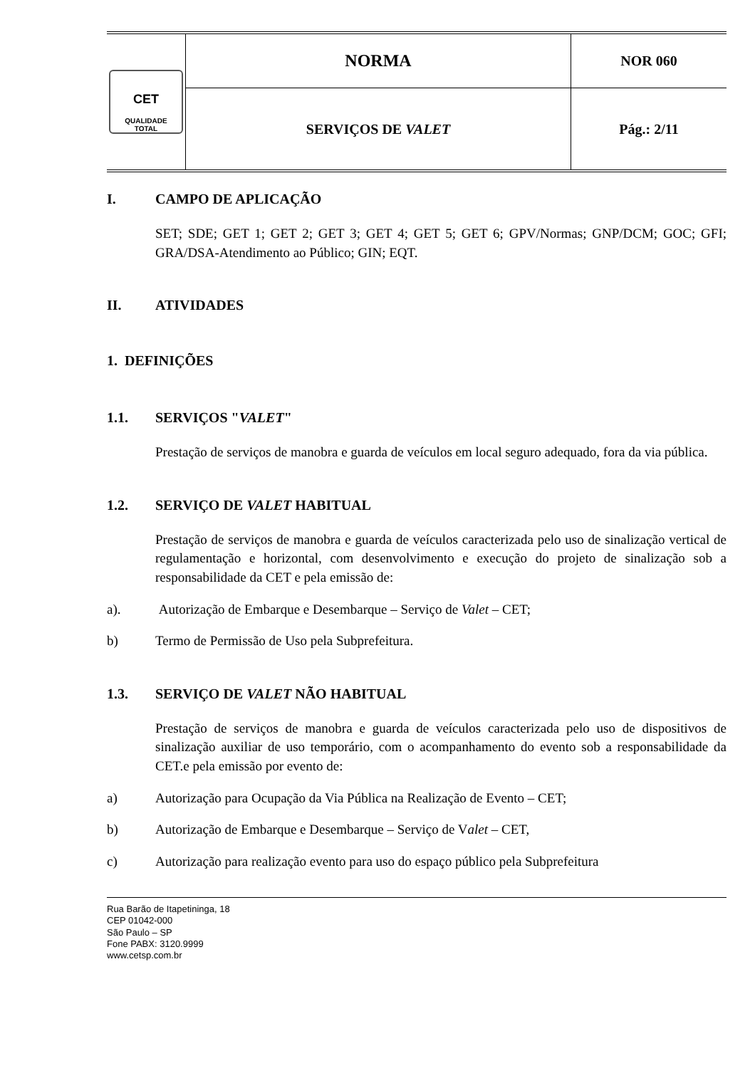| CET QUALIDADE TOTAL | NORMA | NOR 060 |
| | SERVIÇOS DE VALET | Pág.: 2/11 |
I. CAMPO DE APLICAÇÃO
SET; SDE; GET 1; GET 2; GET 3; GET 4; GET 5; GET 6; GPV/Normas; GNP/DCM; GOC; GFI; GRA/DSA-Atendimento ao Público; GIN; EQT.
II. ATIVIDADES
1. DEFINIÇÕES
1.1. SERVIÇOS " VALET "
Prestação de serviços de manobra e guarda de veículos em local seguro adequado, fora da via pública.
1.2. SERVIÇO DE VALET HABITUAL
Prestação de serviços de manobra e guarda de veículos caracterizada pelo uso de sinalização vertical de regulamentação e horizontal, com desenvolvimento e execução do projeto de sinalização sob a responsabilidade da CET e pela emissão de:
a). Autorização de Embarque e Desembarque – Serviço de Valet – CET;
b) Termo de Permissão de Uso pela Subprefeitura.
1.3. SERVIÇO DE VALET NÃO HABITUAL
Prestação de serviços de manobra e guarda de veículos caracterizada pelo uso de dispositivos de sinalização auxiliar de uso temporário, com o acompanhamento do evento sob a responsabilidade da CET.e pela emissão por evento de:
a) Autorização para Ocupação da Via Pública na Realização de Evento – CET;
b) Autorização de Embarque e Desembarque – Serviço de V alet – CET,
c) Autorização para realização evento para uso do espaço público pela Subprefeitura
Rua Barão de Itapetininga, 18
CEP 01042-000
São Paulo – SP
Fone PABX: 3120.9999
www.cetsp.com.br